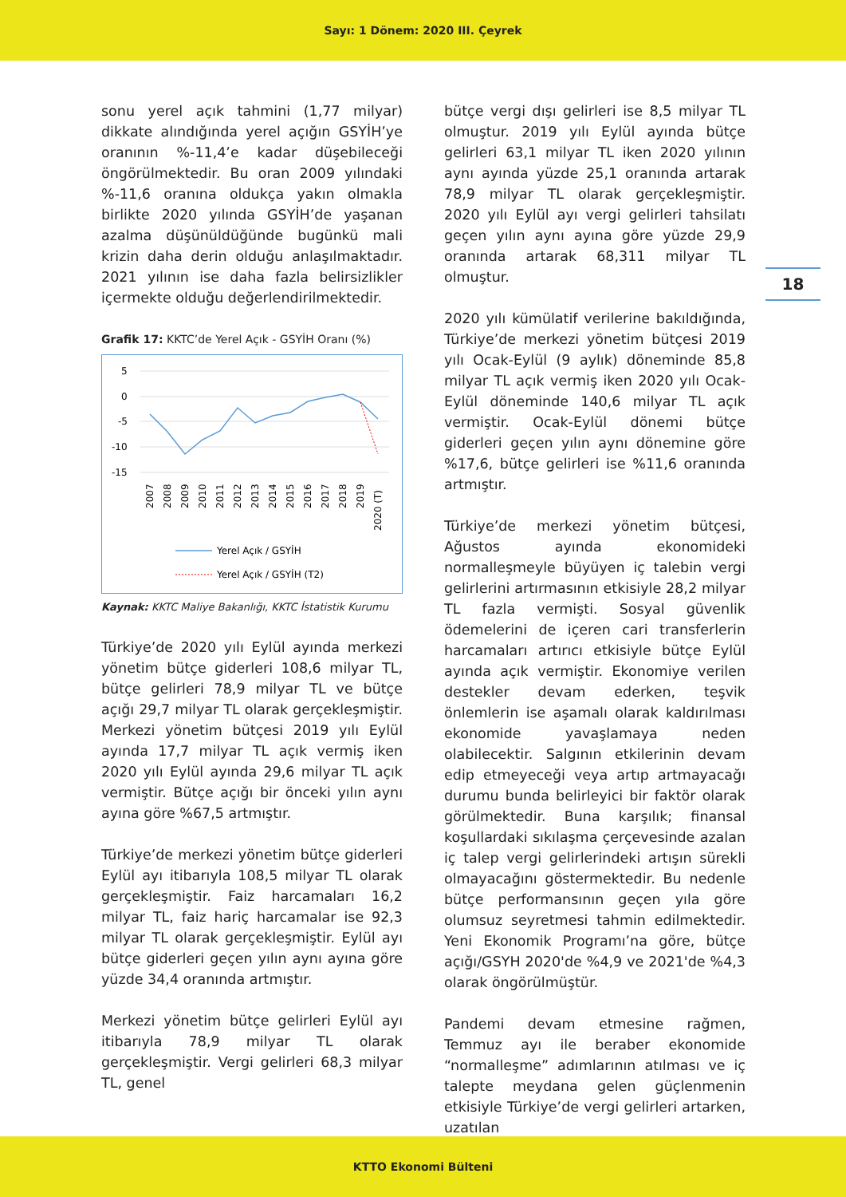Sayı: 1 Dönem: 2020 III. Çeyrek
18
sonu yerel açık tahmini (1,77 milyar) dikkate alındığında yerel açığın GSYİH’ye oranının %-11,4’e kadar düşebileceği öngörülmektedir. Bu oran 2009 yılındaki %-11,6 oranına oldukça yakın olmakla birlikte 2020 yılında GSYİH’de yaşanan azalma düşünüldüğünde bugünkü mali krizin daha derin olduğu anlaşılmaktadır. 2021 yılının ise daha fazla belirsizlikler içermekte olduğu değerlendirilmektedir.
Grafik 17: KKTC’de Yerel Açık - GSYİH Oranı (%)
5
0
-5
-10
-15
2007
2008
2009
2010
2011
2012
2013
2014
2015
2016
2017
2018
2019
2020 (T)
Yerel Açık / GSYİH
Yerel Açık / GSYİH (T2)
Kaynak: KKTC Maliye Bakanlığı, KKTC İstatistik Kurumu
Türkiye’de 2020 yılı Eylül ayında merkezi yönetim bütçe giderleri 108,6 milyar TL, bütçe gelirleri 78,9 milyar TL ve bütçe açığı 29,7 milyar TL olarak gerçekleşmiştir. Merkezi yönetim bütçesi 2019 yılı Eylül ayında 17,7 milyar TL açık vermiş iken 2020 yılı Eylül ayında 29,6 milyar TL açık vermiştir. Bütçe açığı bir önceki yılın aynı ayına göre %67,5 artmıştır.
Türkiye’de merkezi yönetim bütçe giderleri Eylül ayı itibarıyla 108,5 milyar TL olarak gerçekleşmiştir. Faiz harcamaları 16,2 milyar TL, faiz hariç harcamalar ise 92,3 milyar TL olarak gerçekleşmiştir. Eylül ayı bütçe giderleri geçen yılın aynı ayına göre yüzde 34,4 oranında artmıştır.
Merkezi yönetim bütçe gelirleri Eylül ayı itibarıyla 78,9 milyar TL olarak gerçekleşmiştir. Vergi gelirleri 68,3 milyar TL, genel
bütçe vergi dışı gelirleri ise 8,5 milyar TL olmuştur. 2019 yılı Eylül ayında bütçe gelirleri 63,1 milyar TL iken 2020 yılının aynı ayında yüzde 25,1 oranında artarak 78,9 milyar TL olarak gerçekleşmiştir. 2020 yılı Eylül ayı vergi gelirleri tahsilatı geçen yılın aynı ayına göre yüzde 29,9 oranında artarak 68,311 milyar TL olmuştur.
2020 yılı kümülatif verilerine bakıldığında, Türkiye’de merkezi yönetim bütçesi 2019 yılı Ocak-Eylül (9 aylık) döneminde 85,8 milyar TL açık vermiş iken 2020 yılı Ocak-Eylül döneminde 140,6 milyar TL açık vermiştir. Ocak-Eylül dönemi bütçe giderleri geçen yılın aynı dönemine göre %17,6, bütçe gelirleri ise %11,6 oranında artmıştır.
Türkiye’de merkezi yönetim bütçesi, Ağustos ayında ekonomideki normalleşmeyle büyüyen iç talebin vergi gelirlerini artırmasının etkisiyle 28,2 milyar TL fazla vermişti. Sosyal güvenlik ödemelerini de içeren cari transferlerin harcamaları artırıcı etkisiyle bütçe Eylül ayında açık vermiştir. Ekonomiye verilen destekler devam ederken, teşvik önlemlerin ise aşamalı olarak kaldırılması ekonomide yavaşlamaya neden olabilecektir. Salgının etkilerinin devam edip etmeyeceği veya artıp artmayacağı durumu bunda belirleyici bir faktör olarak görülmektedir. Buna karşılık; finansal koşullardaki sıkılaşma çerçevesinde azalan iç talep vergi gelirlerindeki artışın sürekli olmayacağını göstermektedir. Bu nedenle bütçe performansının geçen yıla göre olumsuz seyretmesi tahmin edilmektedir. Yeni Ekonomik Programı’na göre, bütçe açığı/GSYH 2020'de %4,9 ve 2021'de %4,3 olarak öngörülmüştür.
Pandemi devam etmesine rağmen, Temmuz ayı ile beraber ekonomide “normalleşme” adımlarının atılması ve iç talepte meydana gelen güçlenmenin etkisiyle Türkiye’de vergi gelirleri artarken, uzatılan
KTTO Ekonomi Bülteni